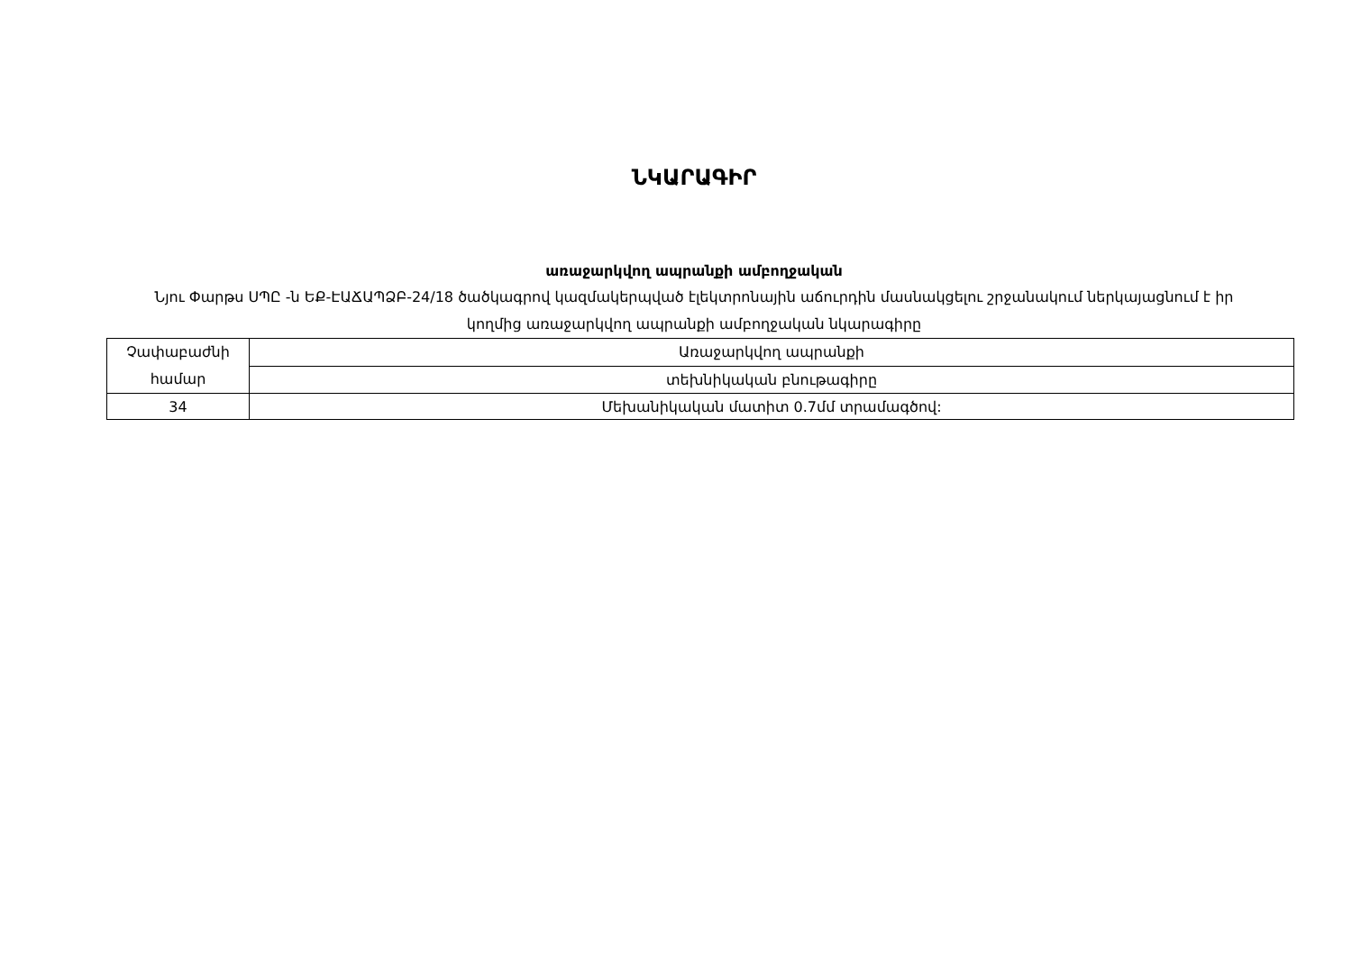ՆԿԱՐԱԳԻՐ
առաջարկվող ապրանքի ամբողջական
Նյու Փարթս ՍՊԸ -ն ԵՔ-ԷԱՃԱՊՁԲ-24/18 ծածկագրով կազմակերպված էլեկտրոնային աճուրդին մասնակցելու շրջանակում ներկայացնում է իր կողմից առաջարկվող ապրանքի ամբողջական նկարագիրը
| Չափաբաժնի համար | Առաջարկվող ապրանքի |
| --- | --- |
| | տեխնիկական բնութագիրը |
| 34 | Մեխանիկական մատիտ 0.7մմ տրամագծով: |